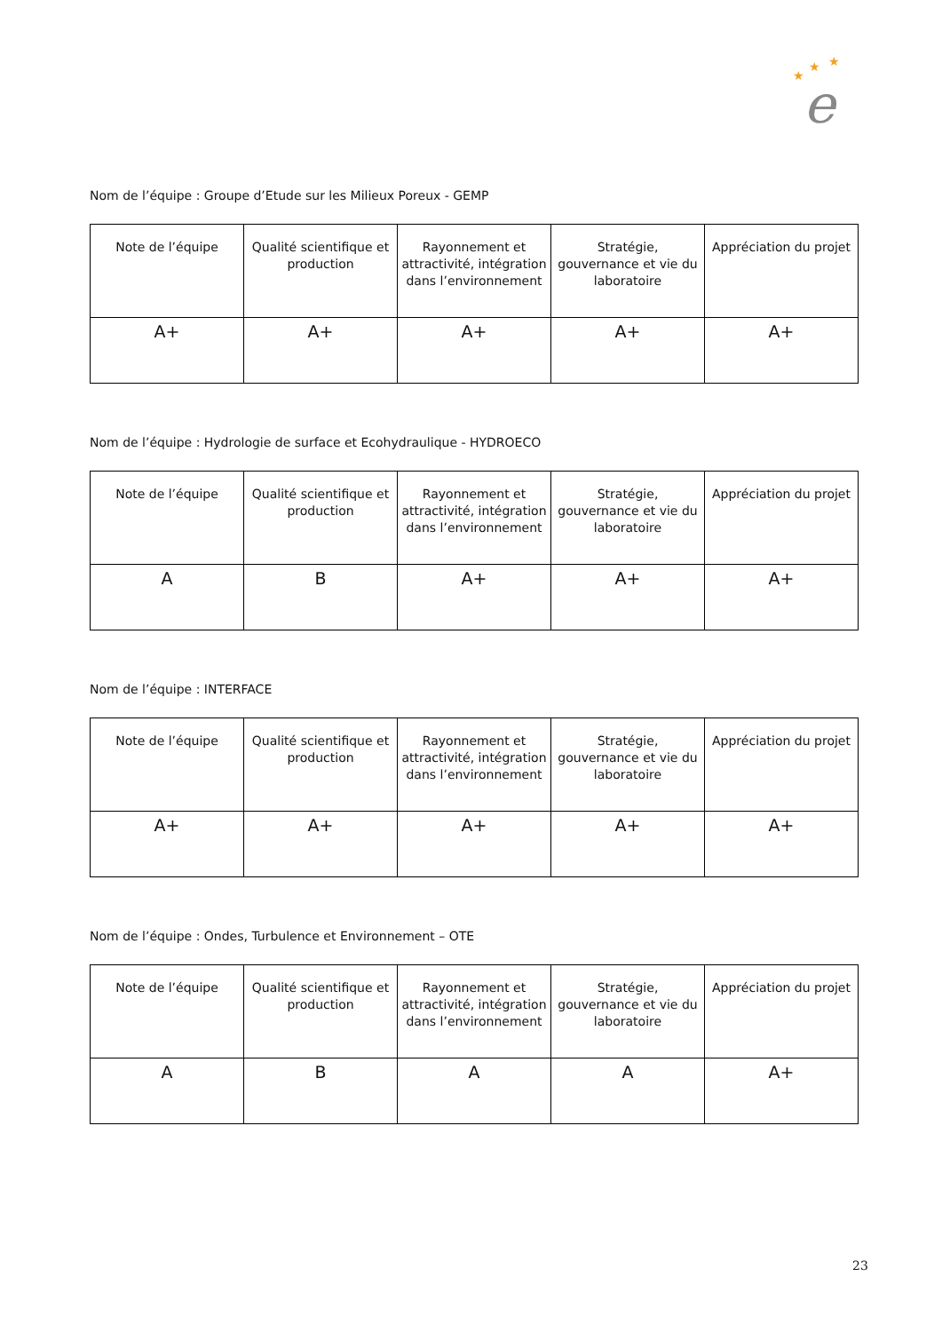★
★
★
e
Nom de l’équipe : Groupe d’Etude sur les Milieux Poreux - GEMP
| Note de l’équipe | Qualité scientifique et production | Rayonnement et attractivité, intégration dans l’environnement | Stratégie, gouvernance et vie du laboratoire | Appréciation du projet |
| --- | --- | --- | --- | --- |
| A+ | A+ | A+ | A+ | A+ |
Nom de l’équipe : Hydrologie de surface et Ecohydraulique - HYDROECO
| Note de l’équipe | Qualité scientifique et production | Rayonnement et attractivité, intégration dans l’environnement | Stratégie, gouvernance et vie du laboratoire | Appréciation du projet |
| --- | --- | --- | --- | --- |
| A | B | A+ | A+ | A+ |
Nom de l’équipe : INTERFACE
| Note de l’équipe | Qualité scientifique et production | Rayonnement et attractivité, intégration dans l’environnement | Stratégie, gouvernance et vie du laboratoire | Appréciation du projet |
| --- | --- | --- | --- | --- |
| A+ | A+ | A+ | A+ | A+ |
Nom de l’équipe : Ondes, Turbulence et Environnement – OTE
| Note de l’équipe | Qualité scientifique et production | Rayonnement et attractivité, intégration dans l’environnement | Stratégie, gouvernance et vie du laboratoire | Appréciation du projet |
| --- | --- | --- | --- | --- |
| A | B | A | A | A+ |
23